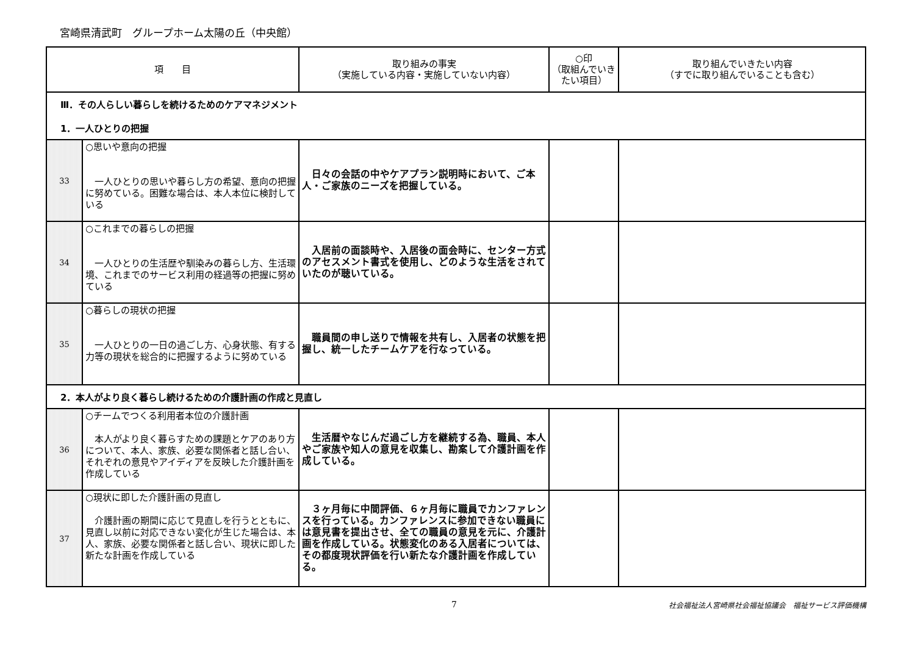宮崎県清武町　グループホーム太陽の丘（中央館）
| 項 目 | | 取り組みの事実 （実施している内容・実施していない内容） | ○印 （取組んでいき たい項目） | 取り組んでいきたい内容 （すでに取り組んでいることも含む） |
| --- | --- | --- | --- | --- |
| Ⅲ．その人らしい暮らしを続けるためのケアマネジメント 1．一人ひとりの把握 | | | | |
| 33 | ○思いや意向の把握 一人ひとりの思いや暮らし方の希望、意向の把握に努めている。困難な場合は、本人本位に検討している | 日々の会話の中やケアプラン説明時において、ご本人・ご家族のニーズを把握している。 | | |
| 34 | ○これまでの暮らしの把握 一人ひとりの生活歴や馴染みの暮らし方、生活環境、これまでのサービス利用の経過等の把握に努めている | 入居前の面談時や、入居後の面会時に、センター方式のアセスメント書式を使用し、どのような生活をされていたのが聴いている。 | | |
| 35 | ○暮らしの現状の把握 一人ひとりの一日の過ごし方、心身状態、有する力等の現状を総合的に把握するように努めている | 職員間の申し送りで情報を共有し、入居者の状態を把握し、統一したチームケアを行なっている。 | | |
| 2．本人がより良く暮らし続けるための介護計画の作成と見直し | | | | |
| 36 | ○チームでつくる利用者本位の介護計画 本人がより良く暮らすための課題とケアのあり方について、本人、家族、必要な関係者と話し合い、それぞれの意見やアイディアを反映した介護計画を作成している | 生活暦やなじんだ過ごし方を継続する為、職員、本人やご家族や知人の意見を収集し、勘案して介護計画を作成している。 | | |
| 37 | ○現状に即した介護計画の見直し 介護計画の期間に応じて見直しを行うとともに、見直し以前に対応できない変化が生じた場合は、本人、家族、必要な関係者と話し合い、現状に即した新たな計画を作成している | ３ヶ月毎に中間評価、６ヶ月毎に職員でカンファレンスを行っている。カンファレンスに参加できない職員には意見書を提出させ、全ての職員の意見を元に、介護計画を作成している。状態変化のある入居者については、その都度現状評価を行い新たな介護計画を作成している。 | | |
7 社会福祉法人宮崎県社会福祉協議会　福祉サービス評価機構